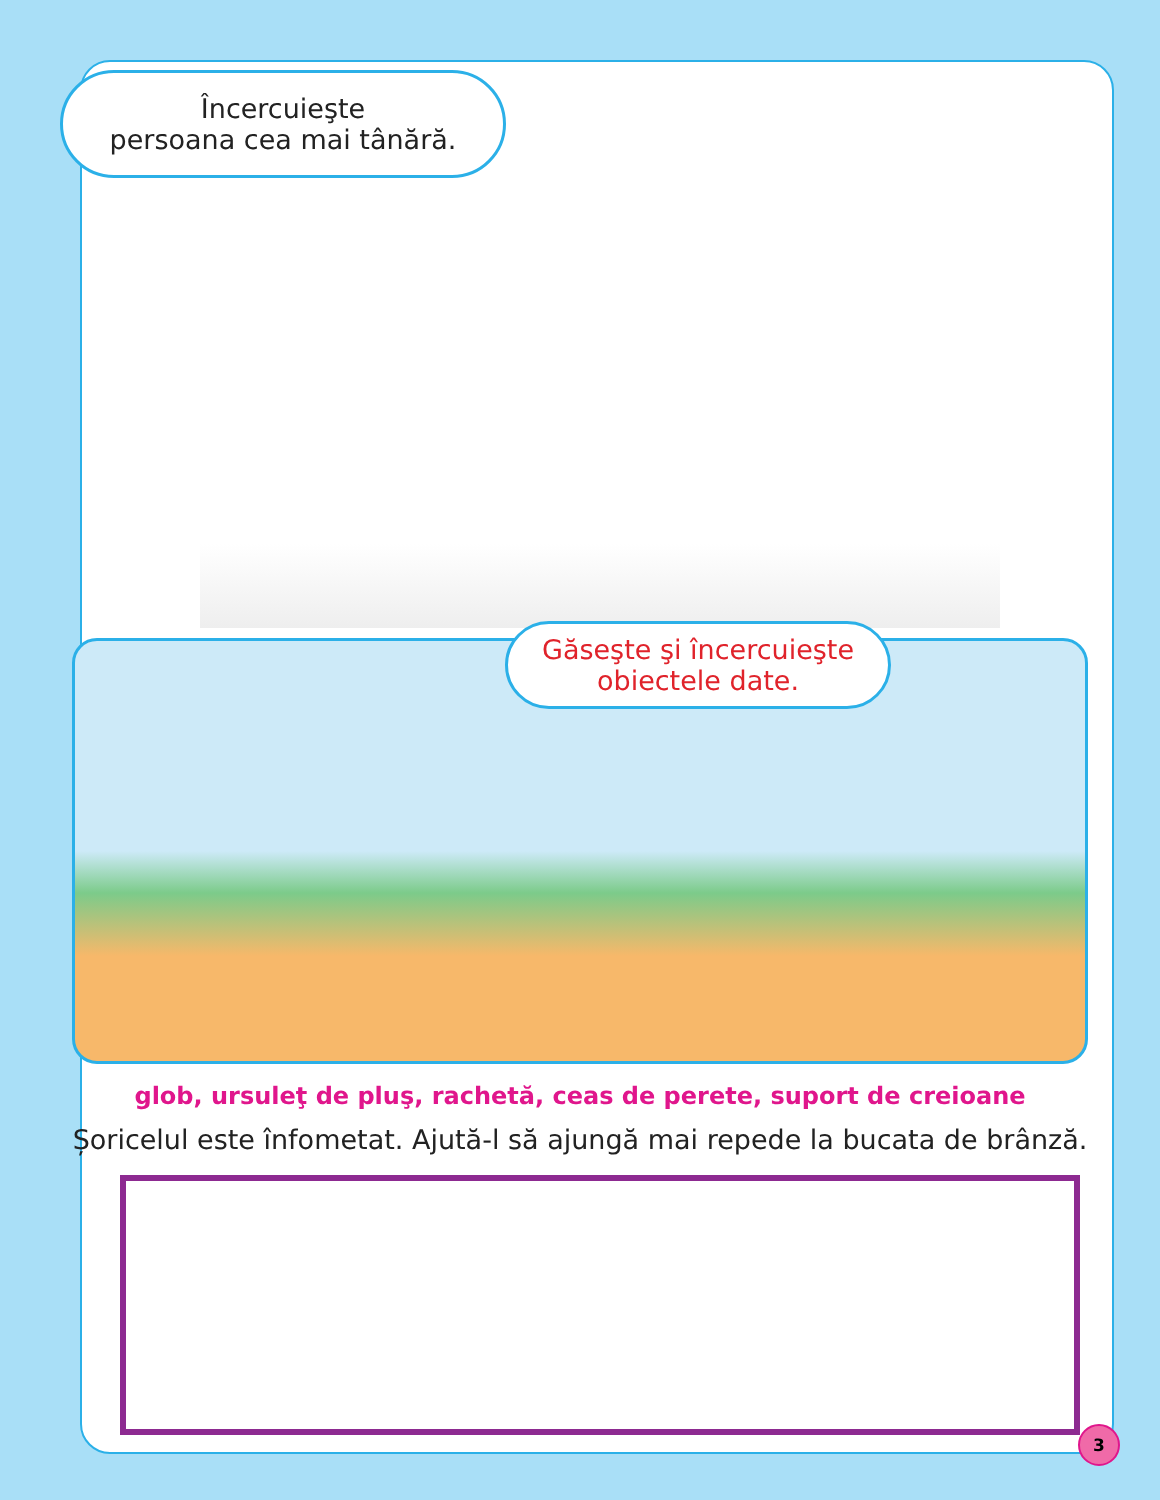Încercuieşte
persoana cea mai tânără.
Găseşte şi încercuieşte
obiectele date.
glob, ursuleţ de pluş, rachetă, ceas de perete, suport de creioane
Șoricelul este înfometat. Ajută-l să ajungă mai repede la bucata de brânză.
3